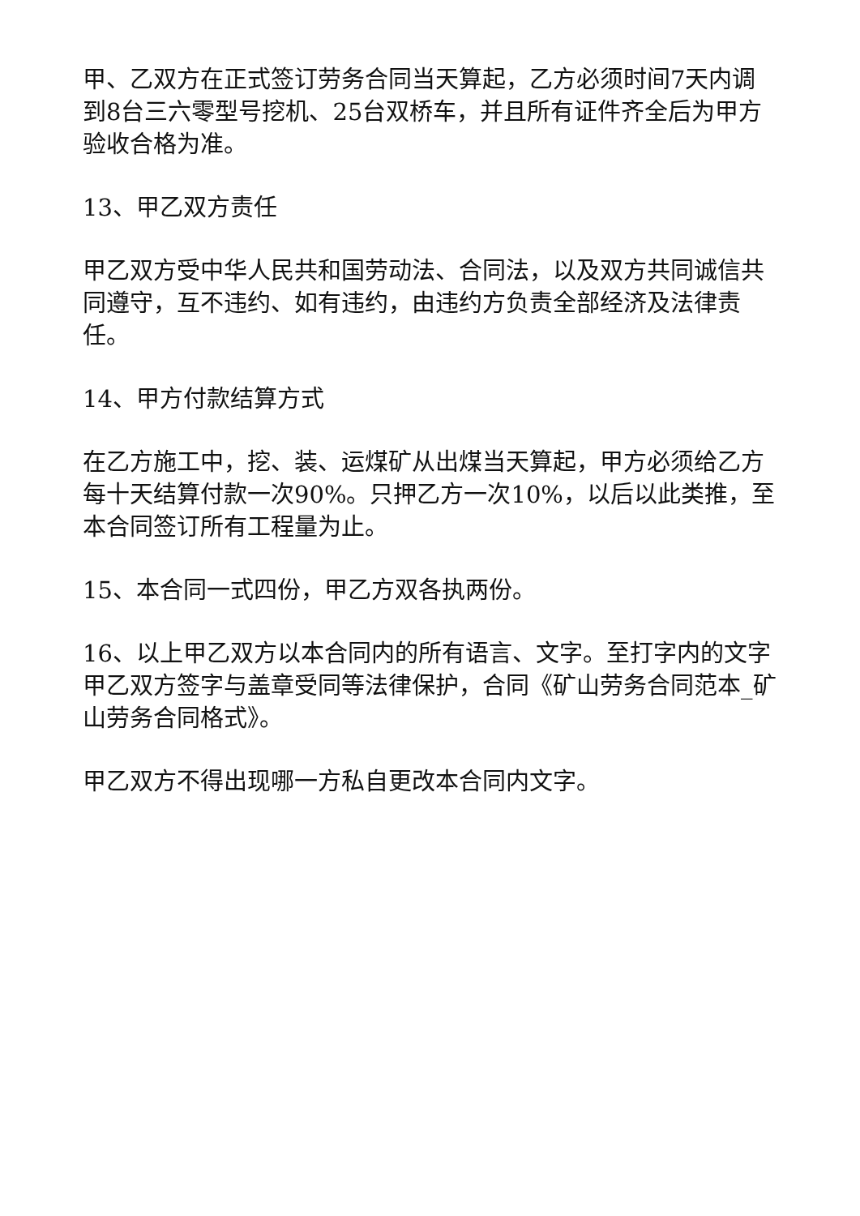甲、乙双方在正式签订劳务合同当天算起，乙方必须时间7天内调到8台三六零型号挖机、25台双桥车，并且所有证件齐全后为甲方验收合格为准。
13、甲乙双方责任
甲乙双方受中华人民共和国劳动法、合同法，以及双方共同诚信共同遵守，互不违约、如有违约，由违约方负责全部经济及法律责任。
14、甲方付款结算方式
在乙方施工中，挖、装、运煤矿从出煤当天算起，甲方必须给乙方每十天结算付款一次90%。只押乙方一次10%，以后以此类推，至本合同签订所有工程量为止。
15、本合同一式四份，甲乙方双各执两份。
16、以上甲乙双方以本合同内的所有语言、文字。至打字内的文字甲乙双方签字与盖章受同等法律保护，合同《矿山劳务合同范本_矿山劳务合同格式》。
甲乙双方不得出现哪一方私自更改本合同内文字。